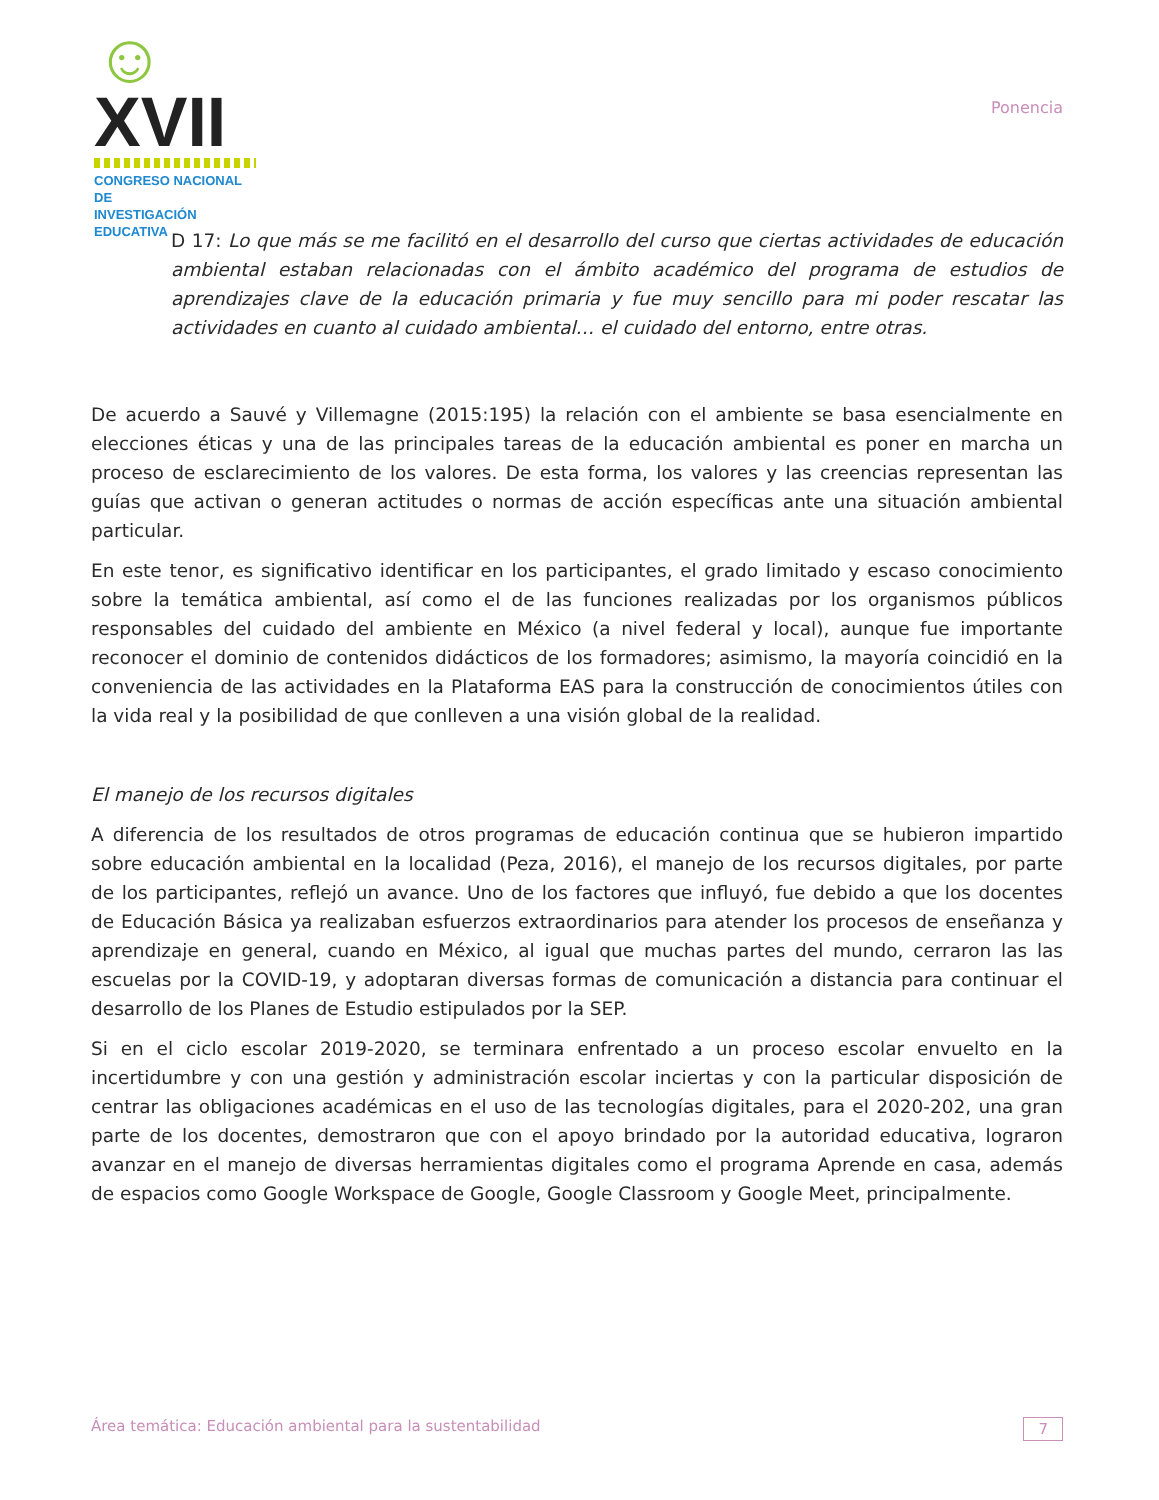☺XVII
CONGRESO NACIONAL DE
INVESTIGACIÓN EDUCATIVA
Ponencia
D 17: Lo que más se me facilitó en el desarrollo del curso que ciertas actividades de educación ambiental estaban relacionadas con el ámbito académico del programa de estudios de aprendizajes clave de la educación primaria y fue muy sencillo para mi poder rescatar las actividades en cuanto al cuidado ambiental… el cuidado del entorno, entre otras.
De acuerdo a Sauvé y Villemagne (2015:195) la relación con el ambiente se basa esencialmente en elecciones éticas y una de las principales tareas de la educación ambiental es poner en marcha un proceso de esclarecimiento de los valores. De esta forma, los valores y las creencias representan las guías que activan o generan actitudes o normas de acción específicas ante una situación ambiental particular.
En este tenor, es significativo identificar en los participantes, el grado limitado y escaso conocimiento sobre la temática ambiental, así como el de las funciones realizadas por los organismos públicos responsables del cuidado del ambiente en México (a nivel federal y local), aunque fue importante reconocer el dominio de contenidos didácticos de los formadores; asimismo, la mayoría coincidió en la conveniencia de las actividades en la Plataforma EAS para la construcción de conocimientos útiles con la vida real y la posibilidad de que conlleven a una visión global de la realidad.
El manejo de los recursos digitales
A diferencia de los resultados de otros programas de educación continua que se hubieron impartido sobre educación ambiental en la localidad (Peza, 2016), el manejo de los recursos digitales, por parte de los participantes, reflejó un avance. Uno de los factores que influyó, fue debido a que los docentes de Educación Básica ya realizaban esfuerzos extraordinarios para atender los procesos de enseñanza y aprendizaje en general, cuando en México, al igual que muchas partes del mundo, cerraron las las escuelas por la COVID-19, y adoptaran diversas formas de comunicación a distancia para continuar el desarrollo de los Planes de Estudio estipulados por la SEP.
Si en el ciclo escolar 2019-2020, se terminara enfrentado a un proceso escolar envuelto en la incertidumbre y con una gestión y administración escolar inciertas y con la particular disposición de centrar las obligaciones académicas en el uso de las tecnologías digitales, para el 2020-202, una gran parte de los docentes, demostraron que con el apoyo brindado por la autoridad educativa, lograron avanzar en el manejo de diversas herramientas digitales como el programa Aprende en casa, además de espacios como Google Workspace de Google, Google Classroom y Google Meet, principalmente.
Área temática: Educación ambiental para la sustentabilidad
7